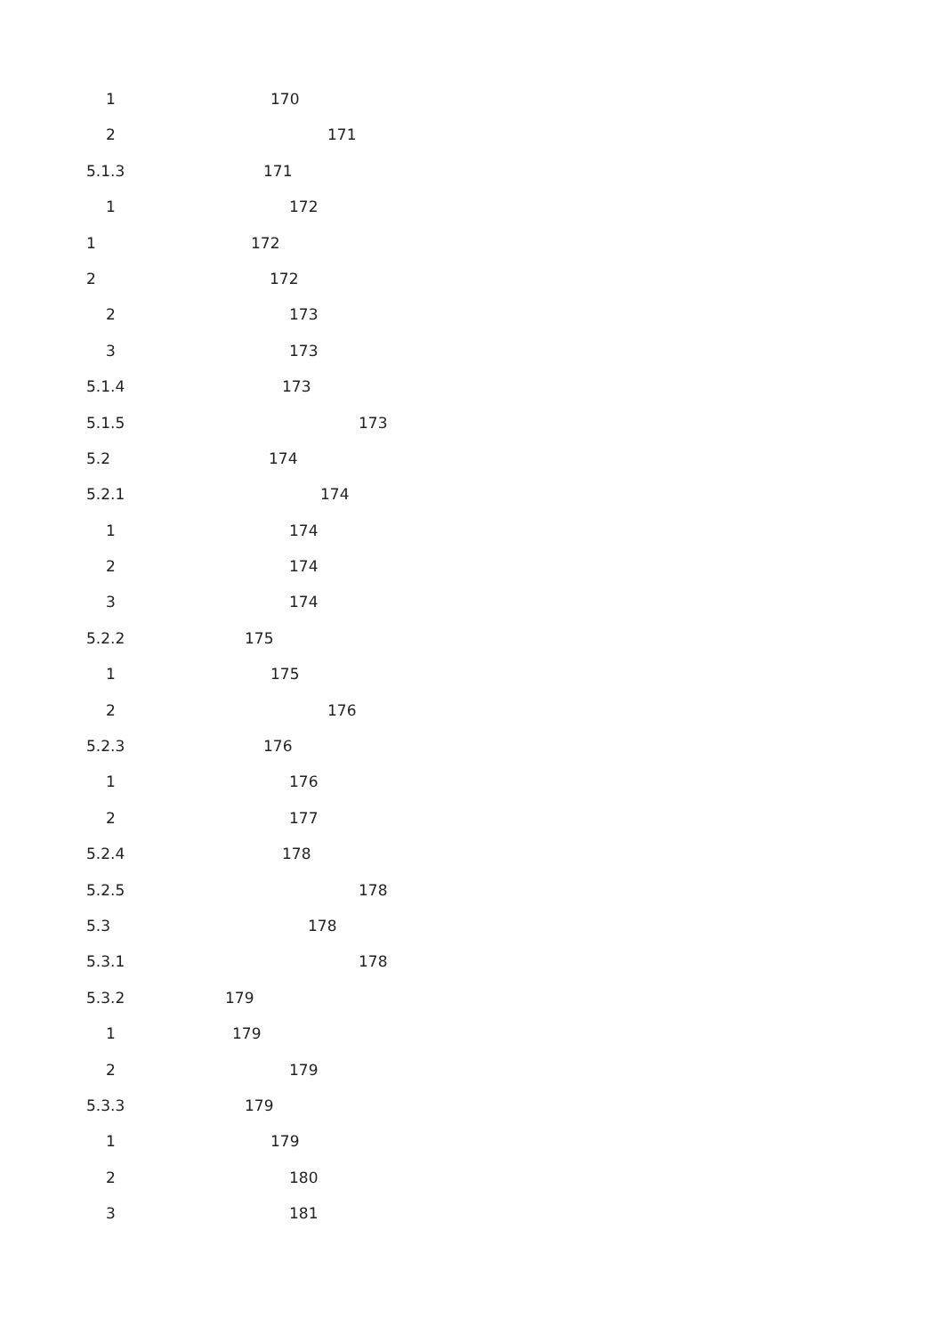1 170
2 171
5.1.3 171
1 172
1 172
2 172
2 173
3 173
5.1.4 173
5.1.5 173
5.2 174
5.2.1 174
1 174
2 174
3 174
5.2.2 175
1 175
2 176
5.2.3 176
1 176
2 177
5.2.4 178
5.2.5 178
5.3 178
5.3.1 178
5.3.2 179
1 179
2 179
5.3.3 179
1 179
2 180
3 181